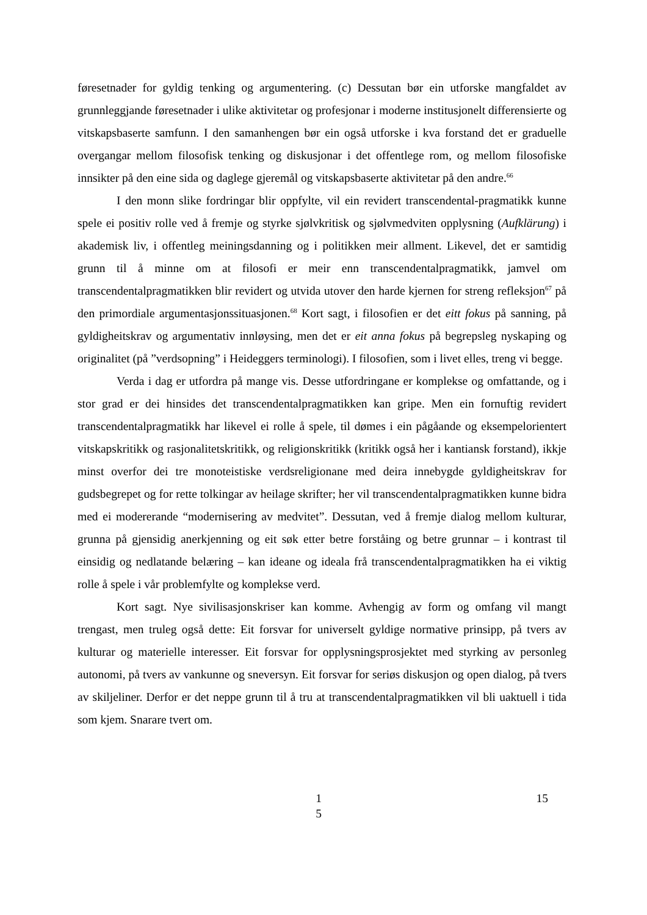føresetnader for gyldig tenking og argumentering. (c) Dessutan bør ein utforske mangfaldet av grunnleggjande føresetnader i ulike aktivitetar og profesjonar i moderne institusjonelt differensierte og vitskapsbaserte samfunn. I den samanhengen bør ein også utforske i kva forstand det er graduelle overgangar mellom filosofisk tenking og diskusjonar i det offentlege rom, og mellom filosofiske innsikter på den eine sida og daglege gjeremål og vitskapsbaserte aktivitetar på den andre.<sup>66</sup>
I den monn slike fordringar blir oppfylte, vil ein revidert transcendental-pragmatikk kunne spele ei positiv rolle ved å fremje og styrke sjølvkritisk og sjølvmedviten opplysning (Aufklärung) i akademisk liv, i offentleg meiningsdanning og i politikken meir allment. Likevel, det er samtidig grunn til å minne om at filosofi er meir enn transcendentalpragmatikk, jamvel om transcendentalpragmatikken blir revidert og utvida utover den harde kjernen for streng refleksjon<sup>67</sup> på den primordiale argumentasjonssituasjonen.<sup>68</sup> Kort sagt, i filosofien er det eitt fokus på sanning, på gyldigheitskrav og argumentativ innløysing, men det er eit anna fokus på begrepsleg nyskaping og originalitet (på ”verdsopning” i Heideggers terminologi). I filosofien, som i livet elles, treng vi begge.
Verda i dag er utfordra på mange vis. Desse utfordringane er komplekse og omfattande, og i stor grad er dei hinsides det transcendentalpragmatikken kan gripe. Men ein fornuftig revidert transcendentalpragmatikk har likevel ei rolle å spele, til dømes i ein pågåande og eksempelorientert vitskapskritikk og rasjonalitetskritikk, og religionskritikk (kritikk også her i kantiansk forstand), ikkje minst overfor dei tre monoteistiske verdsreligionane med deira innebygde gyldigheitskrav for gudsbegrepet og for rette tolkingar av heilage skrifter; her vil transcendentalpragmatikken kunne bidra med ei modererande “modernisering av medvitet”. Dessutan, ved å fremje dialog mellom kulturar, grunna på gjensidig anerkjenning og eit søk etter betre forståing og betre grunnar – i kontrast til einsidig og nedlatande belæring – kan ideane og ideala frå transcendentalpragmatikken ha ei viktig rolle å spele i vår problemfylte og komplekse verd.
Kort sagt. Nye sivilisasjonskriser kan komme. Avhengig av form og omfang vil mangt trengast, men truleg også dette: Eit forsvar for universelt gyldige normative prinsipp, på tvers av kulturar og materielle interesser. Eit forsvar for opplysningsprosjektet med styrking av personleg autonomi, på tvers av vankunne og sneversyn. Eit forsvar for seriøs diskusjon og open dialog, på tvers av skiljeliner. Derfor er det neppe grunn til å tru at transcendentalpragmatikken vil bli uaktuell i tida som kjem. Snarare tvert om.
1
5
15